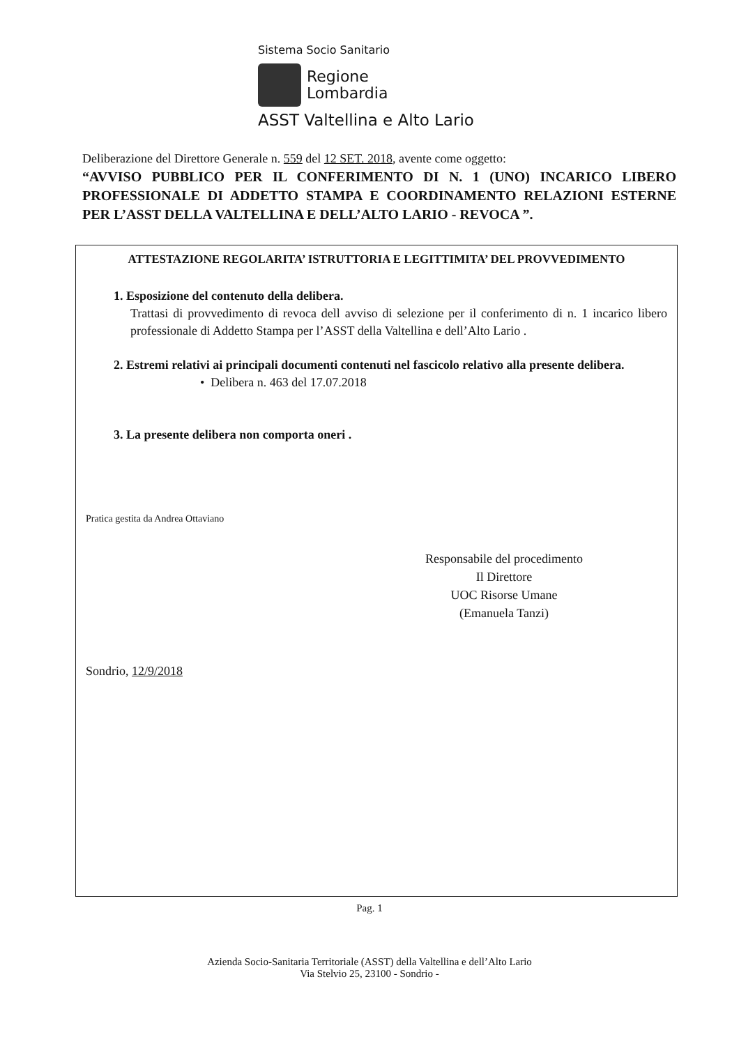Sistema Socio Sanitario
Regione
Lombardia
ASST Valtellina e Alto Lario
Deliberazione del Direttore Generale n. 559 del 12 SET. 2018, avente come oggetto:
“AVVISO PUBBLICO PER IL CONFERIMENTO DI N. 1 (UNO) INCARICO LIBERO PROFESSIONALE DI ADDETTO STAMPA E COORDINAMENTO RELAZIONI ESTERNE PER L’ASST DELLA VALTELLINA E DELL’ALTO LARIO - REVOCA ”.
ATTESTAZIONE REGOLARITA’ ISTRUTTORIA E LEGITTIMITA’ DEL PROVVEDIMENTO
1. Esposizione del contenuto della delibera.
Trattasi di provvedimento di revoca dell avviso di selezione per il conferimento di n. 1 incarico libero professionale di Addetto Stampa per l’ASST della Valtellina e dell’Alto Lario .
2. Estremi relativi ai principali documenti contenuti nel fascicolo relativo alla presente delibera.
• Delibera n. 463 del 17.07.2018
3. La presente delibera non comporta oneri .
Pratica gestita da Andrea Ottaviano
Responsabile del procedimento
Il Direttore
UOC Risorse Umane
(Emanuela Tanzi)
Sondrio, 12/9/2018
Pag. 1
Azienda Socio-Sanitaria Territoriale (ASST) della Valtellina e dell’Alto Lario
Via Stelvio 25, 23100 - Sondrio -